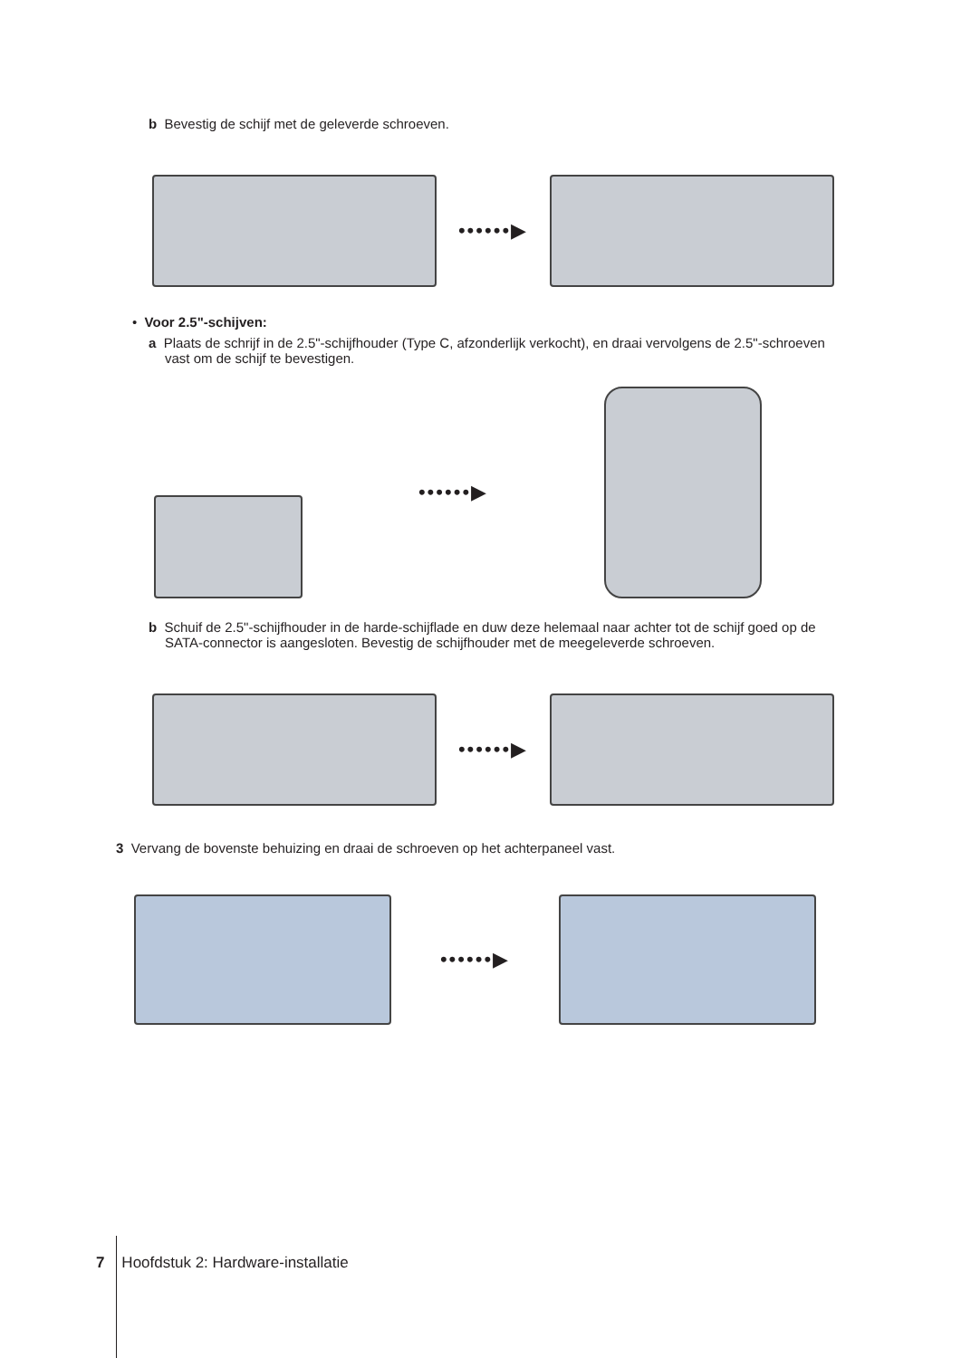b Bevestig de schijf met de geleverde schroeven.
••••••▶
• Voor 2.5"-schijven:
a Plaats de schrijf in de 2.5"-schijfhouder (Type C, afzonderlijk verkocht), en draai vervolgens de 2.5"-schroeven vast om de schijf te bevestigen.
••••••▶
b Schuif de 2.5"-schijfhouder in de harde-schijflade en duw deze helemaal naar achter tot de schijf goed op de SATA-connector is aangesloten. Bevestig de schijfhouder met de meegeleverde schroeven.
••••••▶
3 Vervang de bovenste behuizing en draai de schroeven op het achterpaneel vast.
••••••▶
7 Hoofdstuk 2: Hardware-installatie